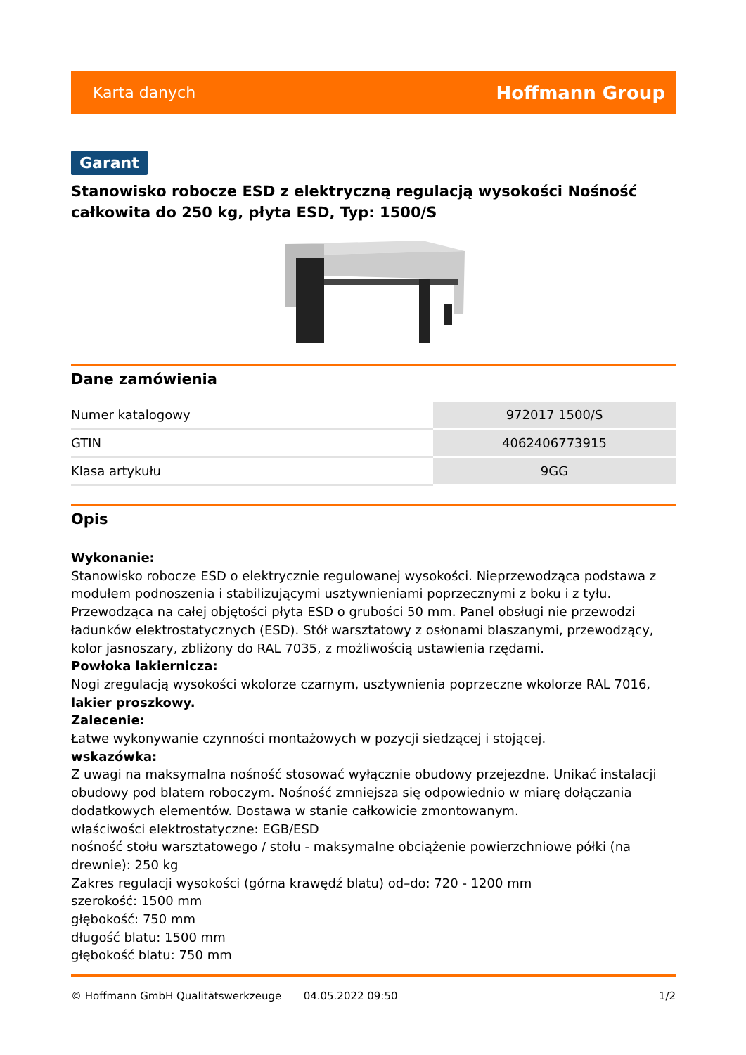Karta danych Hoffmann Group
Garant
Stanowisko robocze ESD z elektryczną regulacją wysokości Nośność całkowita do 250 kg, płyta ESD, Typ: 1500/S
Dane zamówienia
| Numer katalogowy | 972017 1500/S |
| GTIN | 4062406773915 |
| Klasa artykułu | 9GG |
Opis
Wykonanie:
Stanowisko robocze ESD o elektrycznie regulowanej wysokości. Nieprzewodząca podstawa z modułem podnoszenia i stabilizującymi usztywnieniami poprzecznymi z boku i z tyłu. Przewodząca na całej objętości płyta ESD o grubości 50 mm. Panel obsługi nie przewodzi ładunków elektrostatycznych (ESD). Stół warsztatowy z osłonami blaszanymi, przewodzący, kolor jasnoszary, zbliżony do RAL 7035, z możliwością ustawienia rzędami.
Powłoka lakiernicza:
Nogi zregulacją wysokości wkolorze czarnym, usztywnienia poprzeczne wkolorze RAL 7016, lakier proszkowy.
Zalecenie:
Łatwe wykonywanie czynności montażowych w pozycji siedzącej i stojącej.
wskazówka:
Z uwagi na maksymalna nośność stosować wyłącznie obudowy przejezdne. Unikać instalacji obudowy pod blatem roboczym. Nośność zmniejsza się odpowiednio w miarę dołączania dodatkowych elementów. Dostawa w stanie całkowicie zmontowanym.
właściwości elektrostatyczne: EGB/ESD
nośność stołu warsztatowego / stołu - maksymalne obciążenie powierzchniowe półki (na drewnie): 250 kg
Zakres regulacji wysokości (górna krawędź blatu) od–do: 720 - 1200 mm
szerokość: 1500 mm
głębokość: 750 mm
długość blatu: 1500 mm
głębokość blatu: 750 mm
© Hoffmann GmbH Qualitätswerkzeuge 04.05.2022 09:50 1/2